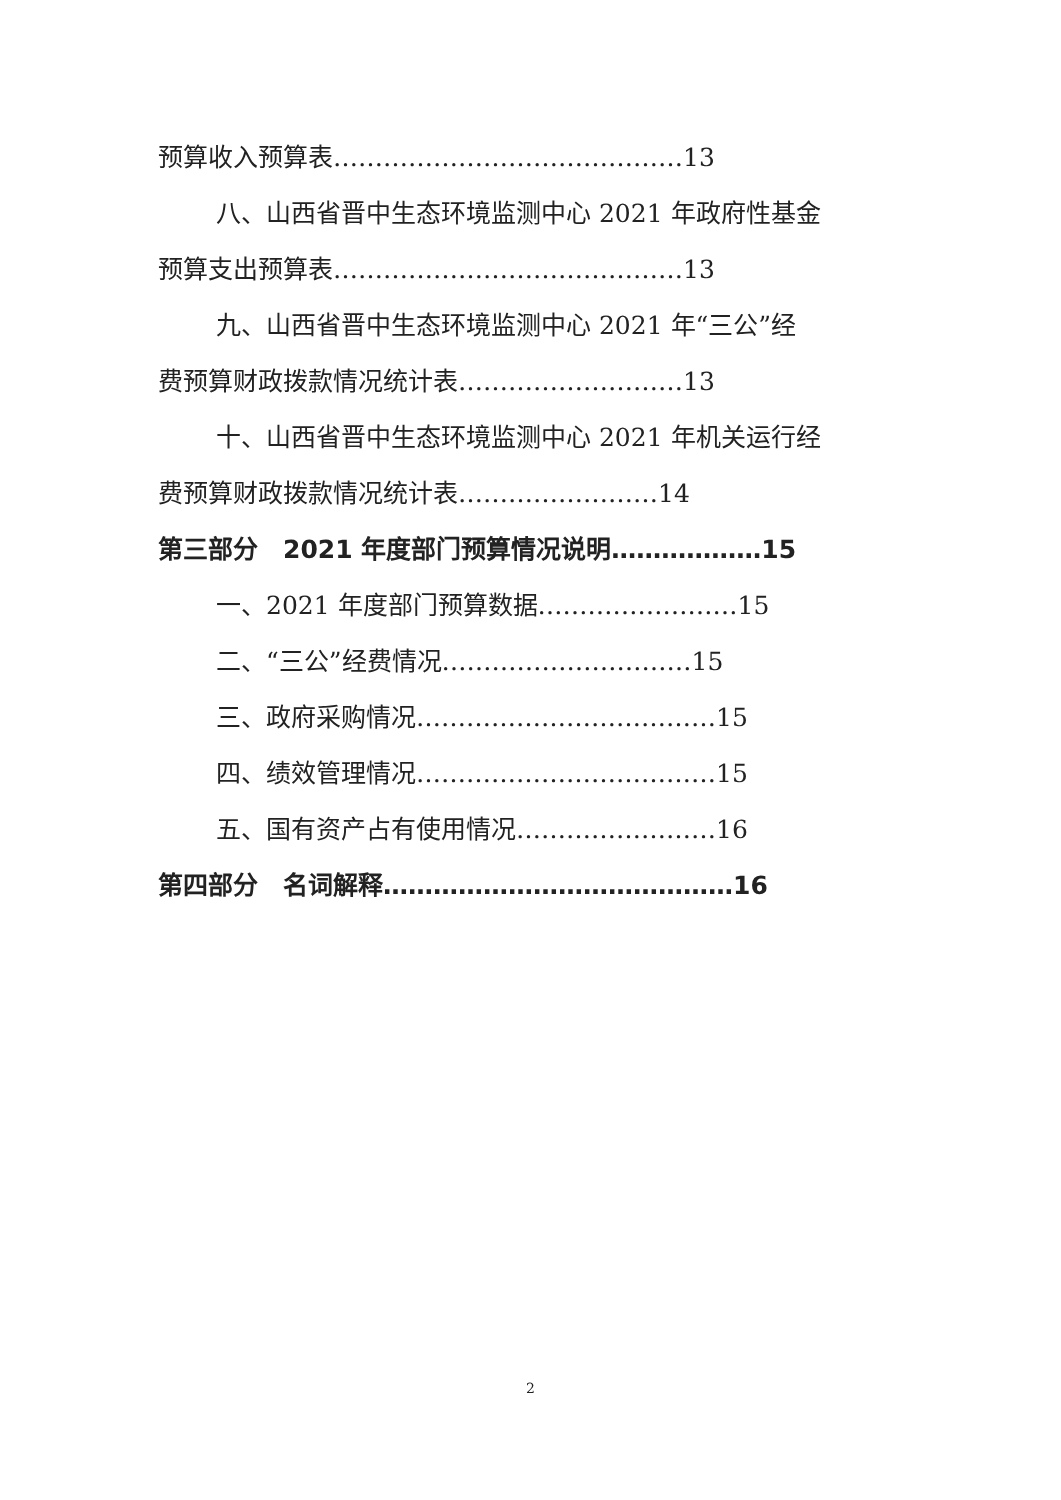预算收入预算表……………………………………13
八、山西省晋中生态环境监测中心 2021 年政府性基金
预算支出预算表……………………………………13
九、山西省晋中生态环境监测中心 2021 年“三公”经
费预算财政拨款情况统计表………………………13
十、山西省晋中生态环境监测中心 2021 年机关运行经
费预算财政拨款情况统计表……………………14
第三部分　2021 年度部门预算情况说明………………15
一、2021 年度部门预算数据……………………15
二、“三公”经费情况…………………………15
三、政府采购情况………………………………15
四、绩效管理情况………………………………15
五、国有资产占有使用情况……………………16
第四部分　名词解释……………………………………16
2